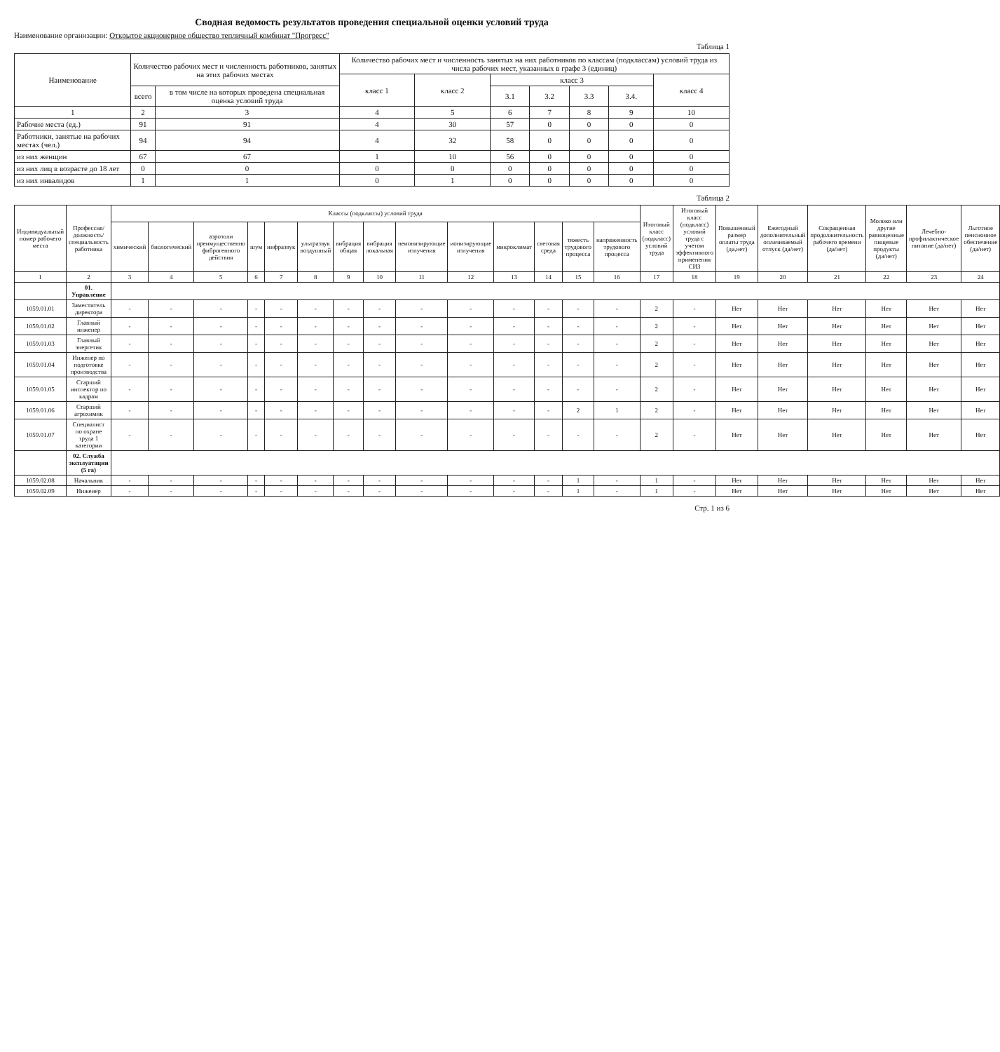Сводная ведомость результатов проведения специальной оценки условий труда
Наименование организации: Открытое акционерное общество тепличный комбинат "Прогресс"
Таблица 1
| Наименование | Количество рабочих мест и численность работников, занятых на этих рабочих местах | | Количество рабочих мест и численность занятых на них работников по классам (подклассам) условий труда из числа рабочих мест, указанных в графе 3 (единиц) | | | | | | |
| --- | --- | --- | --- | --- | --- | --- | --- | --- | --- |
| | | | класс 1 | класс 2 | класс 3 | | | | класс 4 |
| | всего | в том числе на которых проведена специальная оценка условий труда | | | 3.1 | 3.2 | 3.3 | 3.4. | |
| 1 | 2 | 3 | 4 | 5 | 6 | 7 | 8 | 9 | 10 |
| Рабочие места (ед.) | 91 | 91 | 4 | 30 | 57 | 0 | 0 | 0 | 0 |
| Работники, занятые на рабочих местах (чел.) | 94 | 94 | 4 | 32 | 58 | 0 | 0 | 0 | 0 |
| из них женщин | 67 | 67 | 1 | 10 | 56 | 0 | 0 | 0 | 0 |
| из них лиц в возрасте до 18 лет | 0 | 0 | 0 | 0 | 0 | 0 | 0 | 0 | 0 |
| из них инвалидов | 1 | 1 | 0 | 1 | 0 | 0 | 0 | 0 | 0 |
Таблица 2
| Индивидуальный номер рабочего места | Профессия/ должность/ специальность работника | Классы (подклассы) условий труда | | | | | | | | | | | | | | Итоговый класс (подкласс) условий труда | Итоговый класс (подкласс) условий труда с учетом эффективного применения СИЗ | Повышенный размер оплаты труда (да,нет) | Ежегодный дополнительный оплачиваемый отпуск (да/нет) | Сокращенная продолжительность рабочего времени (да/нет) | Молоко или другие равноценные пищевые продукты (да/нет) | Лечебно-профилактическое питание (да/нет) | Льготное пенсионное обеспечение (да/нет) |
| --- | --- | --- | --- | --- | --- | --- | --- | --- | --- | --- | --- | --- | --- | --- | --- | --- | --- | --- | --- | --- | --- | --- | --- |
| | | химический | биологический | аэрозоли преимущественно фиброгенного действия | шум | инфразвук | ультразвук воздушный | вибрация общая | вибрация локальная | неионизирующие излучения | ионизирующие излучения | микроклимат | световая среда | тяжесть трудового процесса | напряженность трудового процесса | | | | | | | | |
| 1 | 2 | 3 | 4 | 5 | 6 | 7 | 8 | 9 | 10 | 11 | 12 | 13 | 14 | 15 | 16 | 17 | 18 | 19 | 20 | 21 | 22 | 23 | 24 |
| | 01. Управление | | | | | | | | | | | | | | | | | | | | | | |
| 1059.01.01 | Заместитель директора | - | - | - | - | - | - | - | - | - | - | - | - | - | - | 2 | - | Нет | Нет | Нет | Нет | Нет | Нет |
| 1059.01.02 | Главный инженер | - | - | - | - | - | - | - | - | - | - | - | - | - | - | 2 | - | Нет | Нет | Нет | Нет | Нет | Нет |
| 1059.01.03 | Главный энергетик | - | - | - | - | - | - | - | - | - | - | - | - | - | - | 2 | - | Нет | Нет | Нет | Нет | Нет | Нет |
| 1059.01.04 | Инженер по подготовке производства | - | - | - | - | - | - | - | - | - | - | - | - | - | - | 2 | - | Нет | Нет | Нет | Нет | Нет | Нет |
| 1059.01.05 | Старший инспектор по кадрам | - | - | - | - | - | - | - | - | - | - | - | - | - | - | 2 | - | Нет | Нет | Нет | Нет | Нет | Нет |
| 1059.01.06 | Старший агрохимик | - | - | - | - | - | - | - | - | - | - | - | - | 2 | 1 | 2 | - | Нет | Нет | Нет | Нет | Нет | Нет |
| 1059.01.07 | Специалист по охране труда 1 категории | - | - | - | - | - | - | - | - | - | - | - | - | - | - | 2 | - | Нет | Нет | Нет | Нет | Нет | Нет |
| | 02. Служба эксплуатации (5 га) | | | | | | | | | | | | | | | | | | | | | | |
| 1059.02.08 | Начальник | - | - | - | - | - | - | - | - | - | - | - | - | 1 | - | 1 | - | Нет | Нет | Нет | Нет | Нет | Нет |
| 1059.02.09 | Инженер | - | - | - | - | - | - | - | - | - | - | - | - | 1 | - | 1 | - | Нет | Нет | Нет | Нет | Нет | Нет |
Стр. 1 из 6